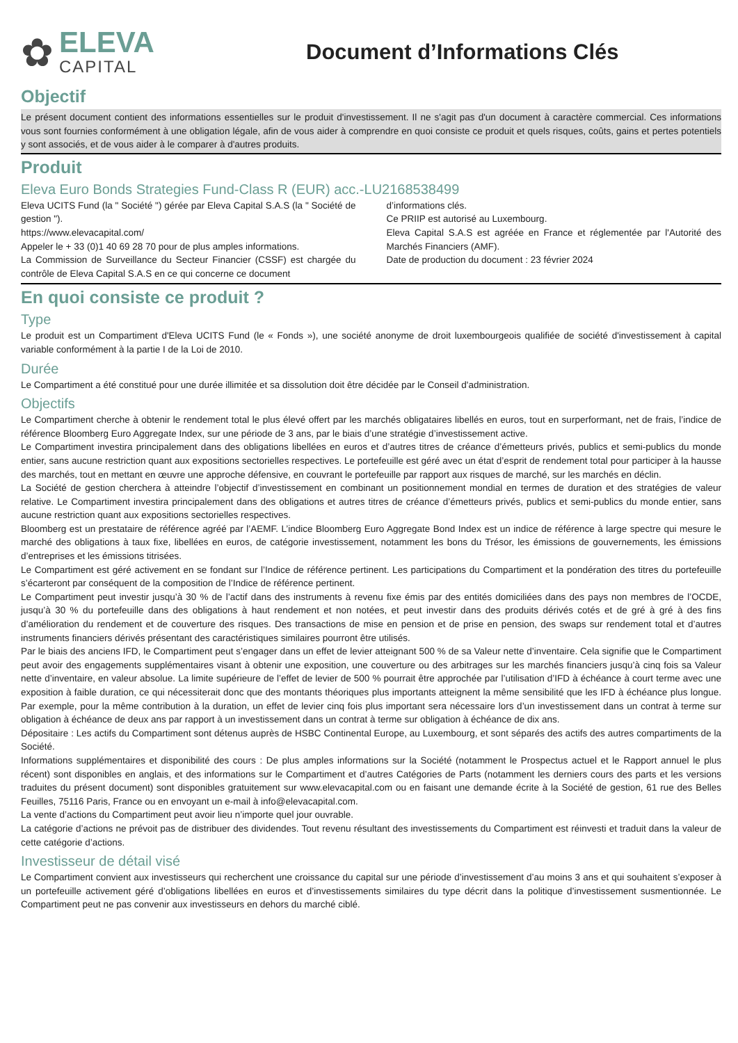✿
ELEVA
CAPITAL
Document d’Informations Clés
Objectif
Le présent document contient des informations essentielles sur le produit d'investissement. Il ne s'agit pas d'un document à caractère commercial. Ces informations vous sont fournies conformément à une obligation légale, afin de vous aider à comprendre en quoi consiste ce produit et quels risques, coûts, gains et pertes potentiels y sont associés, et de vous aider à le comparer à d'autres produits.
Produit
Eleva Euro Bonds Strategies Fund-Class R (EUR) acc.-LU2168538499
Eleva UCITS Fund (la " Société ") gérée par Eleva Capital S.A.S (la " Société de gestion ").
https://www.elevacapital.com/
Appeler le + 33 (0)1 40 69 28 70 pour de plus amples informations.
La Commission de Surveillance du Secteur Financier (CSSF) est chargée du contrôle de Eleva Capital S.A.S en ce qui concerne ce document
d’informations clés.
Ce PRIIP est autorisé au Luxembourg.
Eleva Capital S.A.S est agréée en France et réglementée par l'Autorité des Marchés Financiers (AMF).
Date de production du document : 23 février 2024
En quoi consiste ce produit ?
Type
Le produit est un Compartiment d'Eleva UCITS Fund (le « Fonds »), une société anonyme de droit luxembourgeois qualifiée de société d'investissement à capital variable conformément à la partie I de la Loi de 2010.
Durée
Le Compartiment a été constitué pour une durée illimitée et sa dissolution doit être décidée par le Conseil d'administration.
Objectifs
Le Compartiment cherche à obtenir le rendement total le plus élevé offert par les marchés obligataires libellés en euros, tout en surperformant, net de frais, l’indice de référence Bloomberg Euro Aggregate Index, sur une période de 3 ans, par le biais d’une stratégie d’investissement active.
Le Compartiment investira principalement dans des obligations libellées en euros et d’autres titres de créance d’émetteurs privés, publics et semi-publics du monde entier, sans aucune restriction quant aux expositions sectorielles respectives. Le portefeuille est géré avec un état d’esprit de rendement total pour participer à la hausse des marchés, tout en mettant en œuvre une approche défensive, en couvrant le portefeuille par rapport aux risques de marché, sur les marchés en déclin.
La Société de gestion cherchera à atteindre l’objectif d’investissement en combinant un positionnement mondial en termes de duration et des stratégies de valeur relative. Le Compartiment investira principalement dans des obligations et autres titres de créance d’émetteurs privés, publics et semi-publics du monde entier, sans aucune restriction quant aux expositions sectorielles respectives.
Bloomberg est un prestataire de référence agréé par l’AEMF. L’indice Bloomberg Euro Aggregate Bond Index est un indice de référence à large spectre qui mesure le marché des obligations à taux fixe, libellées en euros, de catégorie investissement, notamment les bons du Trésor, les émissions de gouvernements, les émissions d’entreprises et les émissions titrisées.
Le Compartiment est géré activement en se fondant sur l’Indice de référence pertinent. Les participations du Compartiment et la pondération des titres du portefeuille s’écarteront par conséquent de la composition de l’Indice de référence pertinent.
Le Compartiment peut investir jusqu’à 30 % de l’actif dans des instruments à revenu fixe émis par des entités domiciliées dans des pays non membres de l’OCDE, jusqu’à 30 % du portefeuille dans des obligations à haut rendement et non notées, et peut investir dans des produits dérivés cotés et de gré à gré à des fins d’amélioration du rendement et de couverture des risques. Des transactions de mise en pension et de prise en pension, des swaps sur rendement total et d’autres instruments financiers dérivés présentant des caractéristiques similaires pourront être utilisés.
Par le biais des anciens IFD, le Compartiment peut s’engager dans un effet de levier atteignant 500 % de sa Valeur nette d’inventaire. Cela signifie que le Compartiment peut avoir des engagements supplémentaires visant à obtenir une exposition, une couverture ou des arbitrages sur les marchés financiers jusqu’à cinq fois sa Valeur nette d’inventaire, en valeur absolue. La limite supérieure de l’effet de levier de 500 % pourrait être approchée par l’utilisation d’IFD à échéance à court terme avec une exposition à faible duration, ce qui nécessiterait donc que des montants théoriques plus importants atteignent la même sensibilité que les IFD à échéance plus longue. Par exemple, pour la même contribution à la duration, un effet de levier cinq fois plus important sera nécessaire lors d’un investissement dans un contrat à terme sur obligation à échéance de deux ans par rapport à un investissement dans un contrat à terme sur obligation à échéance de dix ans.
Dépositaire : Les actifs du Compartiment sont détenus auprès de HSBC Continental Europe, au Luxembourg, et sont séparés des actifs des autres compartiments de la Société.
Informations supplémentaires et disponibilité des cours : De plus amples informations sur la Société (notamment le Prospectus actuel et le Rapport annuel le plus récent) sont disponibles en anglais, et des informations sur le Compartiment et d’autres Catégories de Parts (notamment les derniers cours des parts et les versions traduites du présent document) sont disponibles gratuitement sur www.elevacapital.com ou en faisant une demande écrite à la Société de gestion, 61 rue des Belles Feuilles, 75116 Paris, France ou en envoyant un e-mail à info@elevacapital.com.
La vente d’actions du Compartiment peut avoir lieu n’importe quel jour ouvrable.
La catégorie d’actions ne prévoit pas de distribuer des dividendes. Tout revenu résultant des investissements du Compartiment est réinvesti et traduit dans la valeur de cette catégorie d’actions.
Investisseur de détail visé
Le Compartiment convient aux investisseurs qui recherchent une croissance du capital sur une période d’investissement d’au moins 3 ans et qui souhaitent s’exposer à un portefeuille activement géré d’obligations libellées en euros et d’investissements similaires du type décrit dans la politique d’investissement susmentionnée. Le Compartiment peut ne pas convenir aux investisseurs en dehors du marché ciblé.